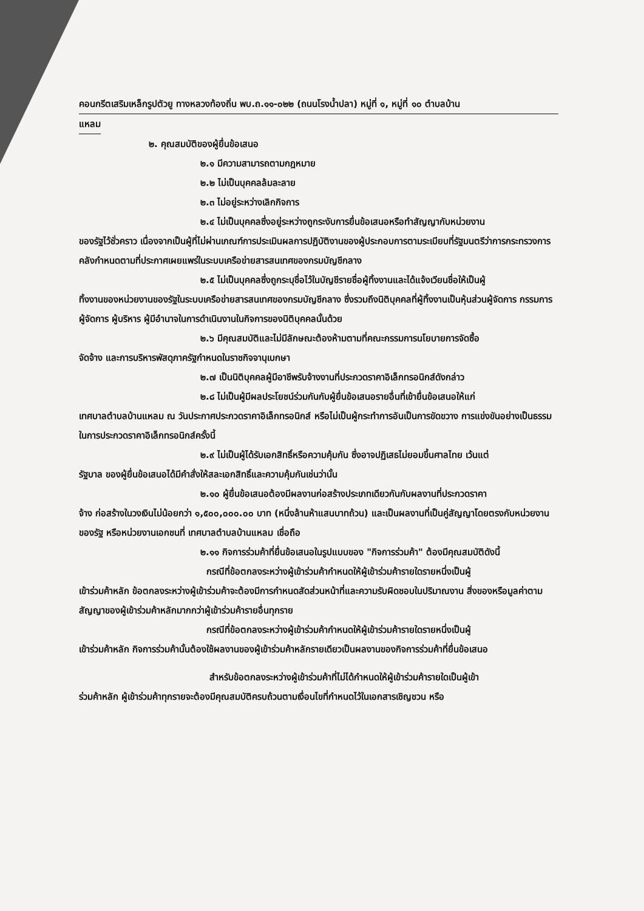คอนกรีตเสริมเหล็กรูปตัวยู ทางหลวงท้องถิ่น พบ.ถ.๑๑-๐๒๒ (ถนนโรงน้ำปลา) หมู่ที่ ๑, หมู่ที่ ๑๐ ตำบลบ้าน
แหลม
๒. คุณสมบัติของผู้ยื่นข้อเสนอ
๒.๑ มีความสามารถตามกฎหมาย
๒.๒ ไม่เป็นบุคคลล้มละลาย
๒.๓ ไม่อยู่ระหว่างเลิกกิจการ
๒.๔ ไม่เป็นบุคคลซึ่งอยู่ระหว่างถูกระงับการยื่นข้อเสนอหรือทำสัญญากับหน่วยงาน
ของรัฐไว้ชั่วคราว เนื่องจากเป็นผู้ที่ไม่ผ่านเกณฑ์การประเมินผลการปฏิบัติงานของผู้ประกอบการตามระเบียบที่รัฐมนตรีว่าการกระทรวงการคลังกำหนดตามที่ประกาศเผยแพร่ในระบบเครือข่ายสารสนเทศของกรมบัญชีกลาง
๒.๕ ไม่เป็นบุคคลซึ่งถูกระบุชื่อไว้ในบัญชีรายชื่อผู้ทิ้งงานและได้แจ้งเวียนชื่อให้เป็นผู้
ทิ้งงานของหน่วยงานของรัฐในระบบเครือข่ายสารสนเทศของกรมบัญชีกลาง ซึ่งรวมถึงนิติบุคคลที่ผู้ทิ้งงานเป็นหุ้นส่วนผู้จัดการ กรรมการผู้จัดการ ผู้บริหาร ผู้มีอำนาจในการดำเนินงานในกิจการของนิติบุคคลนั้นด้วย
๒.๖ มีคุณสมบัติและไม่มีลักษณะต้องห้ามตามที่คณะกรรมการนโยบายการจัดซื้อ
จัดจ้าง และการบริหารพัสดุภาครัฐกำหนดในราชกิจจานุเบกษา
๒.๗ เป็นนิติบุคคลผู้มีอาชีพรับจ้างงานที่ประกวดราคาอิเล็กทรอนิกส์ดังกล่าว
๒.๘ ไม่เป็นผู้มีผลประโยชน์ร่วมกันกับผู้ยื่นข้อเสนอรายอื่นที่เข้ายื่นข้อเสนอให้แก่
เทศบาลตำบลบ้านแหลม ณ วันประกาศประกวดราคาอิเล็กทรอนิกส์ หรือไม่เป็นผู้กระทำการอันเป็นการขัดขวาง การแข่งขันอย่างเป็นธรรมในการประกวดราคาอิเล็กทรอนิกส์ครั้งนี้
๒.๙ ไม่เป็นผู้ได้รับเอกสิทธิ์หรือความคุ้มกัน ซึ่งอาจปฏิเสธไม่ยอมขึ้นศาลไทย เว้นแต่
รัฐบาล ของผู้ยื่นข้อเสนอได้มีคำสั่งให้สละเอกสิทธิ์และความคุ้มกันเช่นว่านั้น
๒.๑๐ ผู้ยื่นข้อเสนอต้องมีผลงานก่อสร้างประเภทเดียวกันกับผลงานที่ประกวดราคา
จ้าง ก่อสร้างในวงเงินไม่น้อยกว่า ๑,๕๐๐,๐๐๐.๐๐ บาท (หนึ่งล้านห้าแสนบาทถ้วน) และเป็นผลงานที่เป็นคู่สัญญาโดยตรงกับหน่วยงานของรัฐ หรือหน่วยงานเอกชนที่ เทศบาลตำบลบ้านแหลม เชื่อถือ
๒.๑๑ กิจการร่วมค้าที่ยื่นข้อเสนอในรูปแบบของ "กิจการร่วมค้า" ต้องมีคุณสมบัติดังนี้
กรณีที่ข้อตกลงระหว่างผู้เข้าร่วมค้ากำหนดให้ผู้เข้าร่วมค้ารายใดรายหนึ่งเป็นผู้
เข้าร่วมค้าหลัก ข้อตกลงระหว่างผู้เข้าร่วมค้าจะต้องมีการกำหนดสัดส่วนหน้าที่และความรับผิดชอบในปริมาณงาน สิ่งของหรือมูลค่าตามสัญญาของผู้เข้าร่วมค้าหลักมากกว่าผู้เข้าร่วมค้ารายอื่นทุกราย
กรณีที่ข้อตกลงระหว่างผู้เข้าร่วมค้ากำหนดให้ผู้เข้าร่วมค้ารายใดรายหนึ่งเป็นผู้
เข้าร่วมค้าหลัก กิจการร่วมค้านั้นต้องใช้ผลงานของผู้เข้าร่วมค้าหลักรายเดียวเป็นผลงานของกิจการร่วมค้าที่ยื่นข้อเสนอ
สำหรับข้อตกลงระหว่างผู้เข้าร่วมค้าที่ไม่ได้กำหนดให้ผู้เข้าร่วมค้ารายใดเป็นผู้เข้า
ร่วมค้าหลัก ผู้เข้าร่วมค้าทุกรายจะต้องมีคุณสมบัติครบถ้วนตามเงื่อนไขที่กำหนดไว้ในเอกสารเชิญชวน หรือ